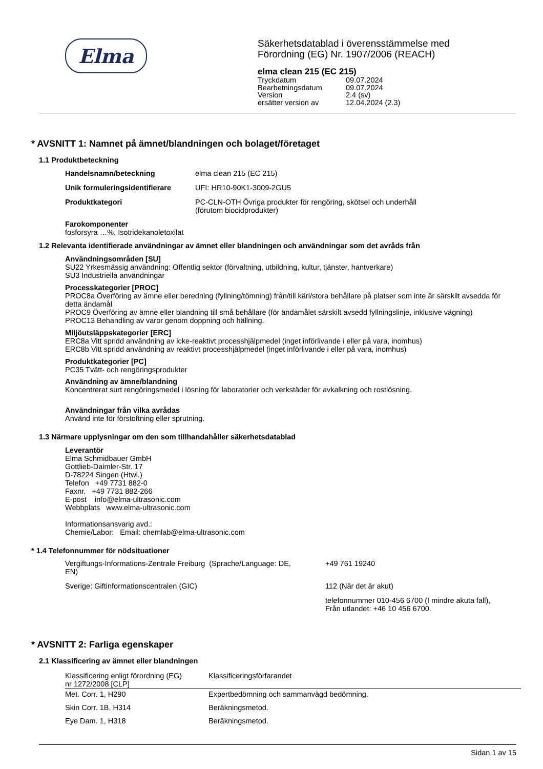Elma
Säkerhetsdatablad i överensstämmelse med
Förordning (EG) Nr. 1907/2006 (REACH)
elma clean 215 (EC 215)
| Tryckdatum | 09.07.2024 |
| Bearbetningsdatum | 09.07.2024 |
| Version | 2.4 (sv) |
| ersätter version av | 12.04.2024 (2.3) |
* AVSNITT 1: Namnet på ämnet/blandningen och bolaget/företaget
1.1 Produktbeteckning
| Handelsnamn/beteckning | elma clean 215 (EC 215) |
| Unik formuleringsidentifierare | UFI: HR10-90K1-3009-2GU5 |
| Produktkategori | PC-CLN-OTH Övriga produkter för rengöring, skötsel och underhåll (förutom biocidprodukter) |
Farokomponenter
fosforsyra …%, Isotridekanoletoxilat
1.2 Relevanta identifierade användningar av ämnet eller blandningen och användningar som det avråds från
Användningsområden [SU]
SU22 Yrkesmässig användning: Offentlig sektor (förvaltning, utbildning, kultur, tjänster, hantverkare)
SU3 Industriella användningar
Processkategorier [PROC]
PROC8a Överföring av ämne eller beredning (fyllning/tömning) från/till kärl/stora behållare på platser som inte är särskilt avsedda för detta ändamål
PROC9 Överföring av ämne eller blandning till små behållare (för ändamålet särskilt avsedd fyllningslinje, inklusive vägning)
PROC13 Behandling av varor genom doppning och hällning.
Miljöutsläppskategorier [ERC]
ERC8a Vitt spridd användning av icke-reaktivt processhjälpmedel (inget införlivande i eller på vara, inomhus)
ERC8b Vitt spridd användning av reaktivt processhjälpmedel (inget införlivande i eller på vara, inomhus)
Produktkategorier [PC]
PC35 Tvätt- och rengöringsprodukter
Användning av ämne/blandning
Koncentrerat surt rengöringsmedel i lösning för laboratorier och verkstäder för avkalkning och rostlösning.
Användningar från vilka avrådas
Använd inte för förstoftning eller sprutning.
1.3 Närmare upplysningar om den som tillhandahåller säkerhetsdatablad
Leverantör
Elma Schmidbauer GmbH
Gottlieb-Daimler-Str. 17
D-78224 Singen (Htwl.)
Telefon +49 7731 882-0
Faxnr. +49 7731 882-266
E-post info@elma-ultrasonic.com
Webbplats www.elma-ultrasonic.com
Informationsansvarig avd.:
Chemie/Labor: Email: chemlab@elma-ultrasonic.com
* 1.4 Telefonnummer för nödsituationer
| Vergiftungs-Informations-Zentrale Freiburg (Sprache/Language: DE, EN) | +49 761 19240 |
| Sverige: Giftinformationscentralen (GIC) | 112 (När det är akut) |
| | telefonnummer 010-456 6700 (I mindre akuta fall), Från utlandet: +46 10 456 6700. |
* AVSNITT 2: Farliga egenskaper
2.1 Klassificering av ämnet eller blandningen
| Klassificering enligt förordning (EG) nr 1272/2008 [CLP] | Klassificeringsförfarandet |
| --- | --- |
| Met. Corr. 1, H290 | Expertbedömning och sammanvägd bedömning. |
| Skin Corr. 1B, H314 | Beräkningsmetod. |
| Eye Dam. 1, H318 | Beräkningsmetod. |
Sidan 1 av 15